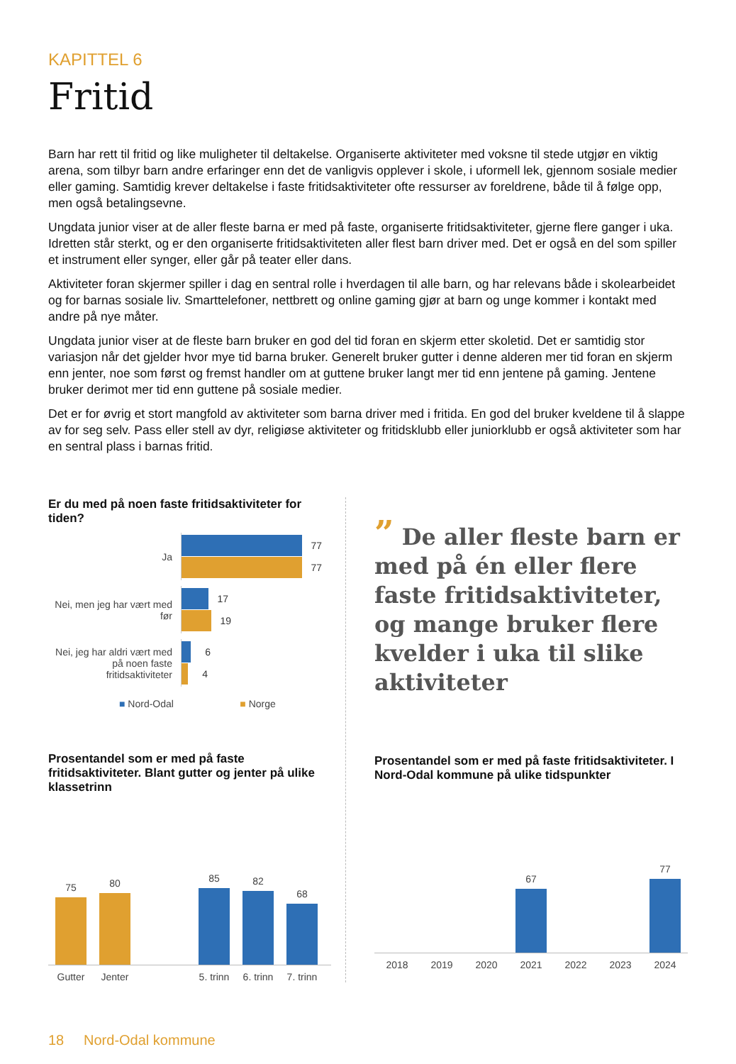KAPITTEL 6
Fritid
Barn har rett til fritid og like muligheter til deltakelse. Organiserte aktiviteter med voksne til stede utgjør en viktig arena, som tilbyr barn andre erfaringer enn det de vanligvis opplever i skole, i uformell lek, gjennom sosiale medier eller gaming. Samtidig krever deltakelse i faste fritidsaktiviteter ofte ressurser av foreldrene, både til å følge opp, men også betalingsevne.
Ungdata junior viser at de aller fleste barna er med på faste, organiserte fritidsaktiviteter, gjerne flere ganger i uka. Idretten står sterkt, og er den organiserte fritidsaktiviteten aller flest barn driver med. Det er også en del som spiller et instrument eller synger, eller går på teater eller dans.
Aktiviteter foran skjermer spiller i dag en sentral rolle i hverdagen til alle barn, og har relevans både i skolearbeidet og for barnas sosiale liv. Smarttelefoner, nettbrett og online gaming gjør at barn og unge kommer i kontakt med andre på nye måter.
Ungdata junior viser at de fleste barn bruker en god del tid foran en skjerm etter skoletid. Det er samtidig stor variasjon når det gjelder hvor mye tid barna bruker. Generelt bruker gutter i denne alderen mer tid foran en skjerm enn jenter, noe som først og fremst handler om at guttene bruker langt mer tid enn jentene på gaming. Jentene bruker derimot mer tid enn guttene på sosiale medier.
Det er for øvrig et stort mangfold av aktiviteter som barna driver med i fritida. En god del bruker kveldene til å slappe av for seg selv. Pass eller stell av dyr, religiøse aktiviteter og fritidsklubb eller juniorklubb er også aktiviteter som har en sentral plass i barnas fritid.
Er du med på noen faste fritidsaktiviteter for tiden?
Ja
77
77
Nei, men jeg har vært med før
17
19
Nei, jeg har aldri vært med på noen faste fritidsaktiviteter
6
4
■ Nord-Odal ■ Norge
Prosentandel som er med på faste fritidsaktiviteter. Blant gutter og jenter på ulike klassetrinn
75
80
85
82
68
Gutter Jenter 5. trinn 6. trinn 7. trinn
” De aller fleste barn er med på én eller flere faste fritidsaktiviteter, og mange bruker flere kvelder i uka til slike aktiviteter
Prosentandel som er med på faste fritidsaktiviteter. I Nord-Odal kommune på ulike tidspunkter
67
77
2018 2019 2020 2021 2022 2023 2024
18 Nord-Odal kommune